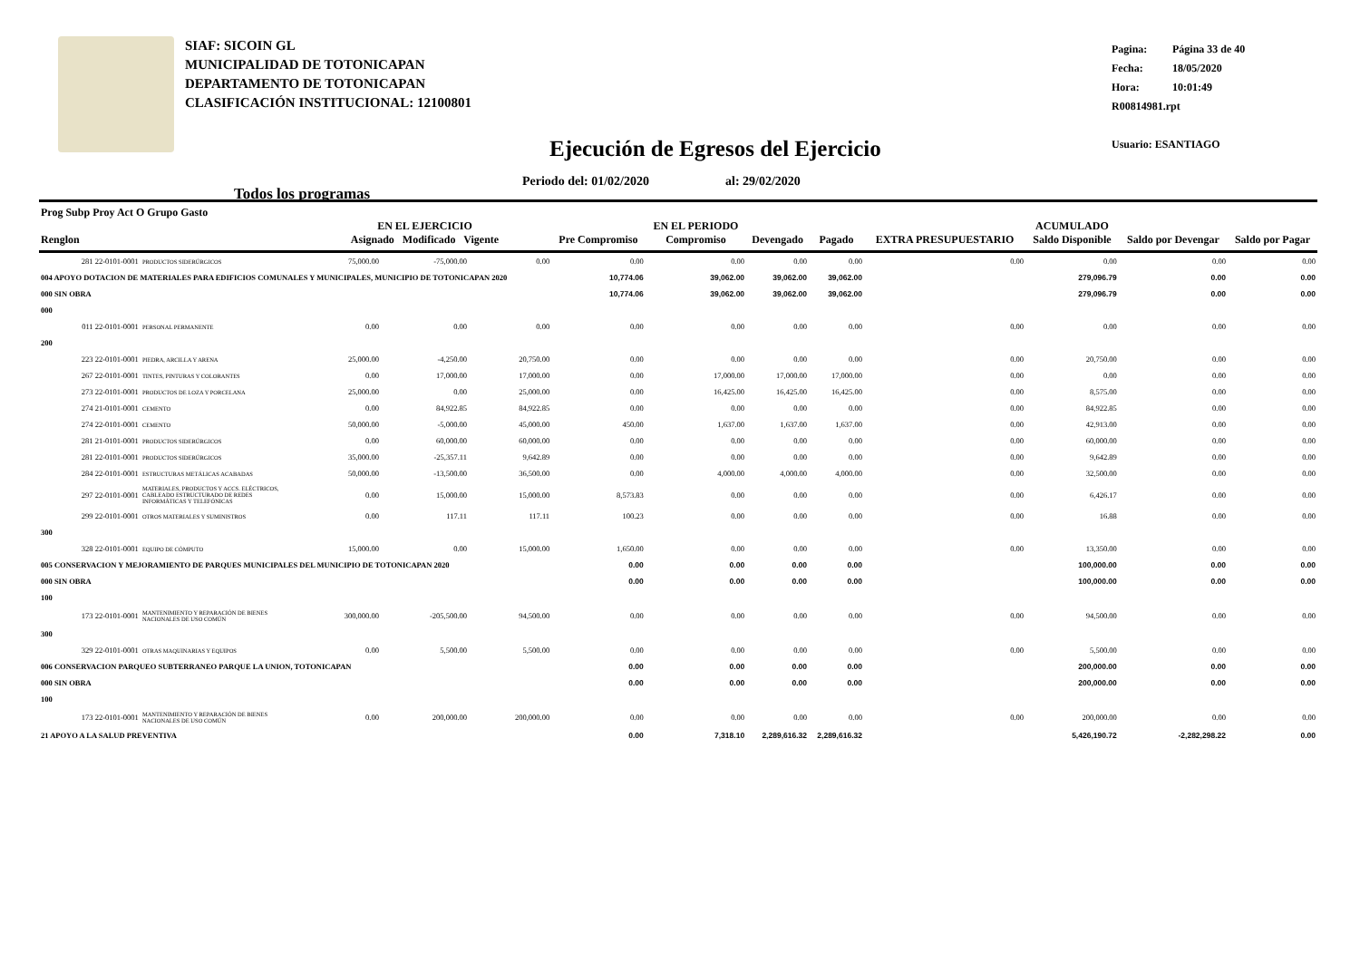SIAF: SICOIN GL
MUNICIPALIDAD DE TOTONICAPAN
DEPARTAMENTO DE TOTONICAPAN
CLASIFICACIÓN INSTITUCIONAL: 12100801
Pagina: Página 33 de 40
Fecha: 18/05/2020
Hora: 10:01:49
R00814981.rpt
Usuario: ESANTIAGO
Ejecución de Egresos del Ejercicio
Periodo del: 01/02/2020 al: 29/02/2020
Todos los programas
| Prog Subp Proy Act O Grupo Gasto Renglon | | EN EL EJERCICIO Asignado Modificado Vigente | | | Pre Compromiso | EN EL PERIODO Compromiso | Devengado | Pagado | EXTRA PRESUPUESTARIO | ACUMULADO Saldo Disponible | Saldo por Devengar | Saldo por Pagar |
| --- | --- | --- | --- | --- | --- | --- | --- | --- | --- | --- | --- | --- |
| 281 22-0101-0001 | PRODUCTOS SIDERÚRGICOS | 75,000.00 | -75,000.00 | 0.00 | 0.00 | 0.00 | 0.00 | 0.00 | 0.00 | 0.00 | 0.00 | 0.00 |
| 004 APOYO DOTACION DE MATERIALES PARA EDIFICIOS COMUNALES Y MUNICIPALES, MUNICIPIO DE TOTONICAPAN 2020 | | | | | 10,774.06 | 39,062.00 | 39,062.00 | 39,062.00 | | 279,096.79 | 0.00 | 0.00 |
| 000 SIN OBRA | | | | | 10,774.06 | 39,062.00 | 39,062.00 | 39,062.00 | | 279,096.79 | 0.00 | 0.00 |
| 000 | | | | | | | | | | | | |
| 011 22-0101-0001 | PERSONAL PERMANENTE | 0.00 | 0.00 | 0.00 | 0.00 | 0.00 | 0.00 | 0.00 | 0.00 | 0.00 | 0.00 | 0.00 |
| 200 | | | | | | | | | | | | |
| 223 22-0101-0001 | PIEDRA, ARCILLA Y ARENA | 25,000.00 | -4,250.00 | 20,750.00 | 0.00 | 0.00 | 0.00 | 0.00 | 0.00 | 20,750.00 | 0.00 | 0.00 |
| 267 22-0101-0001 | TINTES, PINTURAS Y COLORANTES | 0.00 | 17,000.00 | 17,000.00 | 0.00 | 17,000.00 | 17,000.00 | 17,000.00 | 0.00 | 0.00 | 0.00 | 0.00 |
| 273 22-0101-0001 | PRODUCTOS DE LOZA Y PORCELANA | 25,000.00 | 0.00 | 25,000.00 | 0.00 | 16,425.00 | 16,425.00 | 16,425.00 | 0.00 | 8,575.00 | 0.00 | 0.00 |
| 274 21-0101-0001 | CEMENTO | 0.00 | 84,922.85 | 84,922.85 | 0.00 | 0.00 | 0.00 | 0.00 | 0.00 | 84,922.85 | 0.00 | 0.00 |
| 274 22-0101-0001 | CEMENTO | 50,000.00 | -5,000.00 | 45,000.00 | 450.00 | 1,637.00 | 1,637.00 | 1,637.00 | 0.00 | 42,913.00 | 0.00 | 0.00 |
| 281 21-0101-0001 | PRODUCTOS SIDERÚRGICOS | 0.00 | 60,000.00 | 60,000.00 | 0.00 | 0.00 | 0.00 | 0.00 | 0.00 | 60,000.00 | 0.00 | 0.00 |
| 281 22-0101-0001 | PRODUCTOS SIDERÚRGICOS | 35,000.00 | -25,357.11 | 9,642.89 | 0.00 | 0.00 | 0.00 | 0.00 | 0.00 | 9,642.89 | 0.00 | 0.00 |
| 284 22-0101-0001 | ESTRUCTURAS METÁLICAS ACABADAS | 50,000.00 | -13,500.00 | 36,500.00 | 0.00 | 4,000.00 | 4,000.00 | 4,000.00 | 0.00 | 32,500.00 | 0.00 | 0.00 |
| 297 22-0101-0001 | MATERIALES, PRODUCTOS Y ACCS. ELÉCTRICOS, CABLEADO ESTRUCTURADO DE REDES INFORMÁTICAS Y TELEFÓNICAS | 0.00 | 15,000.00 | 15,000.00 | 8,573.83 | 0.00 | 0.00 | 0.00 | 0.00 | 6,426.17 | 0.00 | 0.00 |
| 299 22-0101-0001 | OTROS MATERIALES Y SUMINISTROS | 0.00 | 117.11 | 117.11 | 100.23 | 0.00 | 0.00 | 0.00 | 0.00 | 16.88 | 0.00 | 0.00 |
| 300 | | | | | | | | | | | | |
| 328 22-0101-0001 | EQUIPO DE CÓMPUTO | 15,000.00 | 0.00 | 15,000.00 | 1,650.00 | 0.00 | 0.00 | 0.00 | 0.00 | 13,350.00 | 0.00 | 0.00 |
| 005 CONSERVACION Y MEJORAMIENTO DE PARQUES MUNICIPALES DEL MUNICIPIO DE TOTONICAPAN 2020 | | | | | 0.00 | 0.00 | 0.00 | 0.00 | | 100,000.00 | 0.00 | 0.00 |
| 000 SIN OBRA | | | | | 0.00 | 0.00 | 0.00 | 0.00 | | 100,000.00 | 0.00 | 0.00 |
| 100 | | | | | | | | | | | | |
| 173 22-0101-0001 | MANTENIMIENTO Y REPARACIÓN DE BIENES NACIONALES DE USO COMÚN | 300,000.00 | -205,500.00 | 94,500.00 | 0.00 | 0.00 | 0.00 | 0.00 | 0.00 | 94,500.00 | 0.00 | 0.00 |
| 300 | | | | | | | | | | | | |
| 329 22-0101-0001 | OTRAS MAQUINARIAS Y EQUIPOS | 0.00 | 5,500.00 | 5,500.00 | 0.00 | 0.00 | 0.00 | 0.00 | 0.00 | 5,500.00 | 0.00 | 0.00 |
| 006 CONSERVACION PARQUEO SUBTERRANEO PARQUE LA UNION, TOTONICAPAN | | | | | 0.00 | 0.00 | 0.00 | 0.00 | | 200,000.00 | 0.00 | 0.00 |
| 000 SIN OBRA | | | | | 0.00 | 0.00 | 0.00 | 0.00 | | 200,000.00 | 0.00 | 0.00 |
| 100 | | | | | | | | | | | | |
| 173 22-0101-0001 | MANTENIMIENTO Y REPARACIÓN DE BIENES NACIONALES DE USO COMÚN | 0.00 | 200,000.00 | 200,000.00 | 0.00 | 0.00 | 0.00 | 0.00 | 0.00 | 200,000.00 | 0.00 | 0.00 |
| 21 APOYO A LA SALUD PREVENTIVA | | | | | 0.00 | 7,318.10 | 2,289,616.32 | 2,289,616.32 | | 5,426,190.72 | -2,282,298.22 | 0.00 |